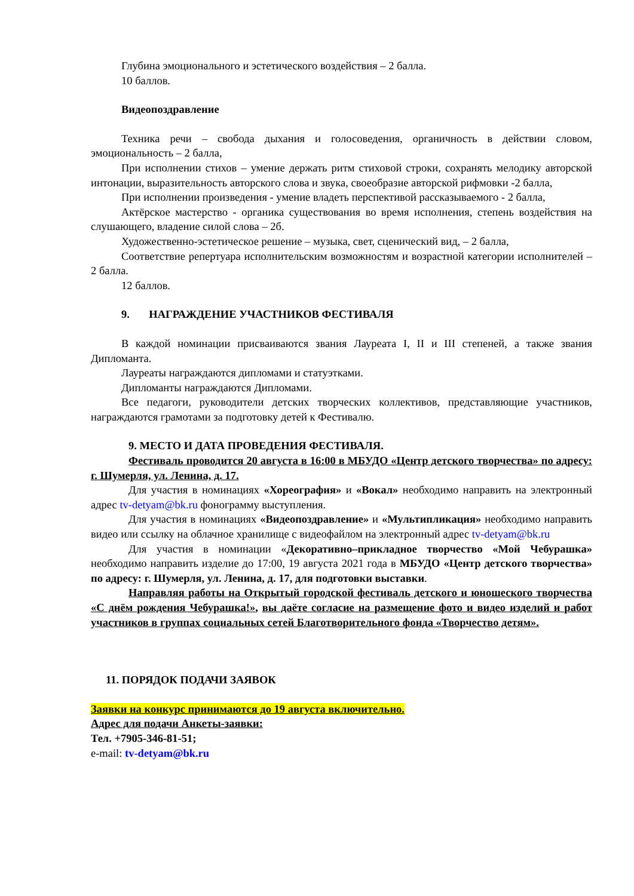Глубина эмоционального и эстетического воздействия – 2 балла.
10 баллов.
Видеопоздравление
Техника речи – свобода дыхания и голосоведения, органичность в действии словом, эмоциональность – 2 балла,
При исполнении стихов – умение держать ритм стиховой строки, сохранять мелодику авторской интонации, выразительность авторского слова и звука, своеобразие авторской рифмовки -2 балла,
При исполнении произведения - умение владеть перспективой рассказываемого - 2 балла,
Актёрское мастерство - органика существования во время исполнения, степень воздействия на слушающего, владение силой слова – 2б.
Художественно-эстетическое решение – музыка, свет, сценический вид, – 2 балла,
Соответствие репертуара исполнительским возможностям и возрастной категории исполнителей – 2 балла.
12 баллов.
9. НАГРАЖДЕНИЕ УЧАСТНИКОВ ФЕСТИВАЛЯ
В каждой номинации присваиваются звания Лауреата I, II и III степеней, а также звания Дипломанта.
Лауреаты награждаются дипломами и статуэтками.
Дипломанты награждаются Дипломами.
Все педагоги, руководители детских творческих коллективов, представляющие участников, награждаются грамотами за подготовку детей к Фестивалю.
9. МЕСТО И ДАТА ПРОВЕДЕНИЯ ФЕСТИВАЛЯ.
Фестиваль проводится 20 августа в 16:00 в МБУДО «Центр детского творчества» по адресу: г. Шумерля, ул. Ленина, д. 17.
Для участия в номинациях «Хореография» и «Вокал» необходимо направить на электронный адрес tv-detyam@bk.ru фонограмму выступления.
Для участия в номинациях «Видеопоздравление» и «Мультипликация» необходимо направить видео или ссылку на облачное хранилище с видеофайлом на электронный адрес tv-detyam@bk.ru
Для участия в номинации «Декоративно–прикладное творчество «Мой Чебурашка» необходимо направить изделие до 17:00, 19 августа 2021 года в МБУДО «Центр детского творчества» по адресу: г. Шумерля, ул. Ленина, д. 17, для подготовки выставки.
Направляя работы на Открытый городской фестиваль детского и юношеского творчества «С днём рождения Чебурашка!», вы даёте согласие на размещение фото и видео изделий и работ участников в группах социальных сетей Благотворительного фонда «Творчество детям».
11. ПОРЯДОК ПОДАЧИ ЗАЯВОК
Заявки на конкурс принимаются до 19 августа включительно.
Адрес для подачи Анкеты-заявки:
Тел. +7905-346-81-51;
e-mail: tv-detyam@bk.ru